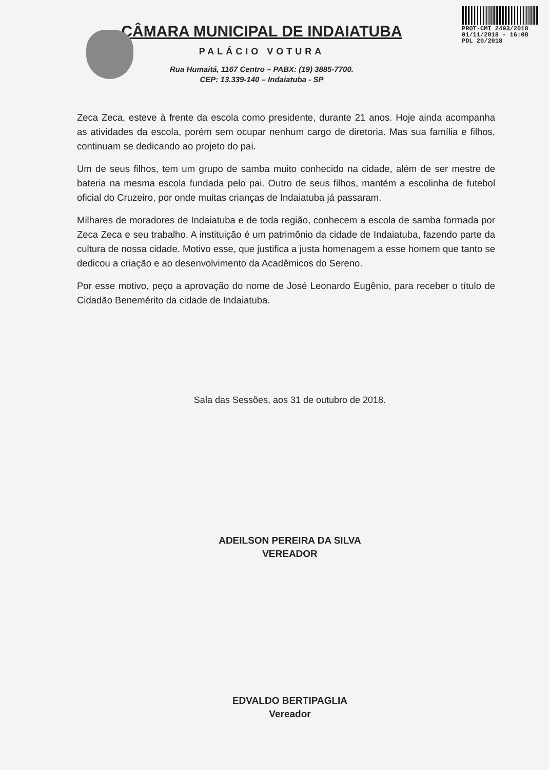PROT-CMI 2493/2018
01/11/2018 - 16:08
PDL 20/2018
CÂMARA MUNICIPAL DE INDAIATUBA
PALÁCIO VOTURA
Rua Humaitá, 1167 Centro – PABX: (19) 3885-7700.
CEP: 13.339-140 – Indaiatuba - SP
Zeca Zeca, esteve à frente da escola como presidente, durante 21 anos. Hoje ainda acompanha as atividades da escola, porém sem ocupar nenhum cargo de diretoria. Mas sua família e filhos, continuam se dedicando ao projeto do pai.
Um de seus filhos, tem um grupo de samba muito conhecido na cidade, além de ser mestre de bateria na mesma escola fundada pelo pai. Outro de seus filhos, mantém a escolinha de futebol oficial do Cruzeiro, por onde muitas crianças de Indaiatuba já passaram.
Milhares de moradores de Indaiatuba e de toda região, conhecem a escola de samba formada por Zeca Zeca e seu trabalho. A instituição é um patrimônio da cidade de Indaiatuba, fazendo parte da cultura de nossa cidade. Motivo esse, que justifica a justa homenagem a esse homem que tanto se dedicou a criação e ao desenvolvimento da Acadêmicos do Sereno.
Por esse motivo, peço a aprovação do nome de José Leonardo Eugênio, para receber o título de Cidadão Benemérito da cidade de Indaiatuba.
Sala das Sessões, aos 31 de outubro de 2018.
ADEILSON PEREIRA DA SILVA
VEREADOR
EDVALDO BERTIPAGLIA
Vereador